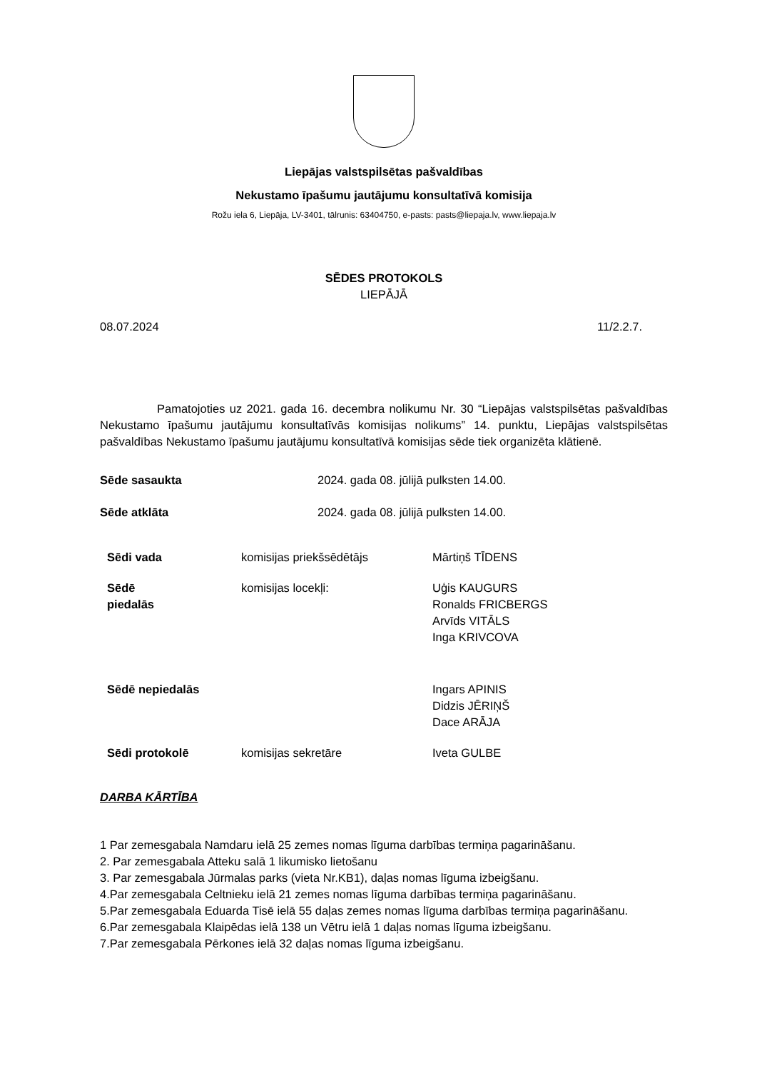Liepājas valstspilsētas pašvaldības
Nekustamo īpašumu jautājumu konsultatīvā komisija
Rožu iela 6, Liepāja, LV-3401, tālrunis: 63404750, e-pasts: pasts@liepaja.lv, www.liepaja.lv
SĒDES PROTOKOLS
LIEPĀJĀ
08.07.2024 11/2.2.7.
Pamatojoties uz 2021. gada 16. decembra nolikumu Nr. 30 “Liepājas valstspilsētas pašvaldības Nekustamo īpašumu jautājumu konsultatīvās komisijas nolikums” 14. punktu, Liepājas valstspilsētas pašvaldības Nekustamo īpašumu jautājumu konsultatīvā komisijas sēde tiek organizēta klātienē.
| Sēde sasaukta | 2024. gada 08. jūlijā pulksten 14.00. |
| Sēde atklāta | 2024. gada 08. jūlijā pulksten 14.00. |
| Sēdi vada | komisijas priekšsēdētājs | Mārtiņš TĪDENS |
| Sēdē piedalās | komisijas locekļi: | Uģis KAUGURS Ronalds FRICBERGS Arvīds VITĀLS Inga KRIVCOVA |
| Sēdē nepiedalās | | Ingars APINIS Didzis JĒRIŅŠ Dace ARĀJA |
| Sēdi protokolē | komisijas sekretāre | Iveta GULBE |
DARBA KĀRTĪBA
1 Par zemesgabala Namdaru ielā 25 zemes nomas līguma darbības termiņa pagarināšanu.
2. Par zemesgabala Atteku salā 1 likumisko lietošanu
3. Par zemesgabala Jūrmalas parks (vieta Nr.KB1), daļas nomas līguma izbeigšanu.
4.Par zemesgabala Celtnieku ielā 21 zemes nomas līguma darbības termiņa pagarināšanu.
5.Par zemesgabala Eduarda Tisē ielā 55 daļas zemes nomas līguma darbības termiņa pagarināšanu.
6.Par zemesgabala Klaipēdas ielā 138 un Vētru ielā 1 daļas nomas līguma izbeigšanu.
7.Par zemesgabala Pērkones ielā 32 daļas nomas līguma izbeigšanu.